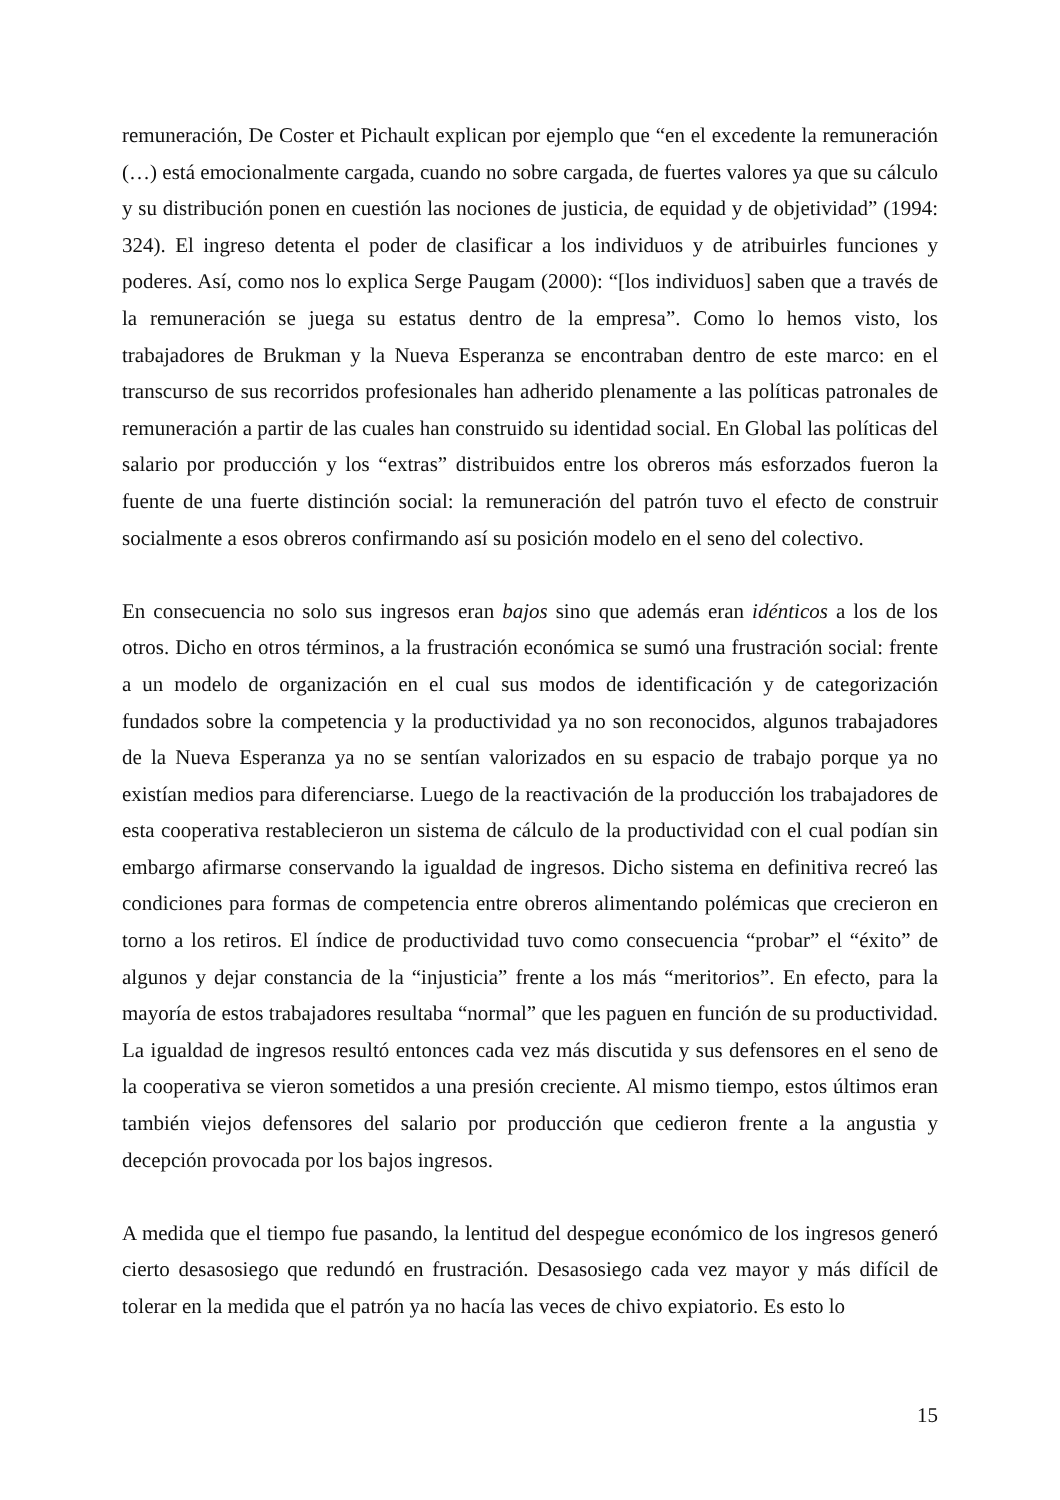remuneración, De Coster et Pichault explican por ejemplo que “en el excedente la remuneración (…) está emocionalmente cargada, cuando no sobre cargada, de fuertes valores ya que su cálculo y su distribución ponen en cuestión las nociones de justicia, de equidad y de objetividad” (1994: 324). El ingreso detenta el poder de clasificar a los individuos y de atribuirles funciones y poderes. Así, como nos lo explica Serge Paugam (2000): “[los individuos] saben que a través de la remuneración se juega su estatus dentro de la empresa”. Como lo hemos visto, los trabajadores de Brukman y la Nueva Esperanza se encontraban dentro de este marco: en el transcurso de sus recorridos profesionales han adherido plenamente a las políticas patronales de remuneración a partir de las cuales han construido su identidad social. En Global las políticas del salario por producción y los “extras” distribuidos entre los obreros más esforzados fueron la fuente de una fuerte distinción social: la remuneración del patrón tuvo el efecto de construir socialmente a esos obreros confirmando así su posición modelo en el seno del colectivo.
En consecuencia no solo sus ingresos eran bajos sino que además eran idénticos a los de los otros. Dicho en otros términos, a la frustración económica se sumó una frustración social: frente a un modelo de organización en el cual sus modos de identificación y de categorización fundados sobre la competencia y la productividad ya no son reconocidos, algunos trabajadores de la Nueva Esperanza ya no se sentían valorizados en su espacio de trabajo porque ya no existían medios para diferenciarse. Luego de la reactivación de la producción los trabajadores de esta cooperativa restablecieron un sistema de cálculo de la productividad con el cual podían sin embargo afirmarse conservando la igualdad de ingresos. Dicho sistema en definitiva recreó las condiciones para formas de competencia entre obreros alimentando polémicas que crecieron en torno a los retiros. El índice de productividad tuvo como consecuencia “probar” el “éxito” de algunos y dejar constancia de la “injusticia” frente a los más “meritorios”. En efecto, para la mayoría de estos trabajadores resultaba “normal” que les paguen en función de su productividad. La igualdad de ingresos resultó entonces cada vez más discutida y sus defensores en el seno de la cooperativa se vieron sometidos a una presión creciente. Al mismo tiempo, estos últimos eran también viejos defensores del salario por producción que cedieron frente a la angustia y decepción provocada por los bajos ingresos.
A medida que el tiempo fue pasando, la lentitud del despegue económico de los ingresos generó cierto desasosiego que redundó en frustración. Desasosiego cada vez mayor y más difícil de tolerar en la medida que el patrón ya no hacía las veces de chivo expiatorio. Es esto lo
15